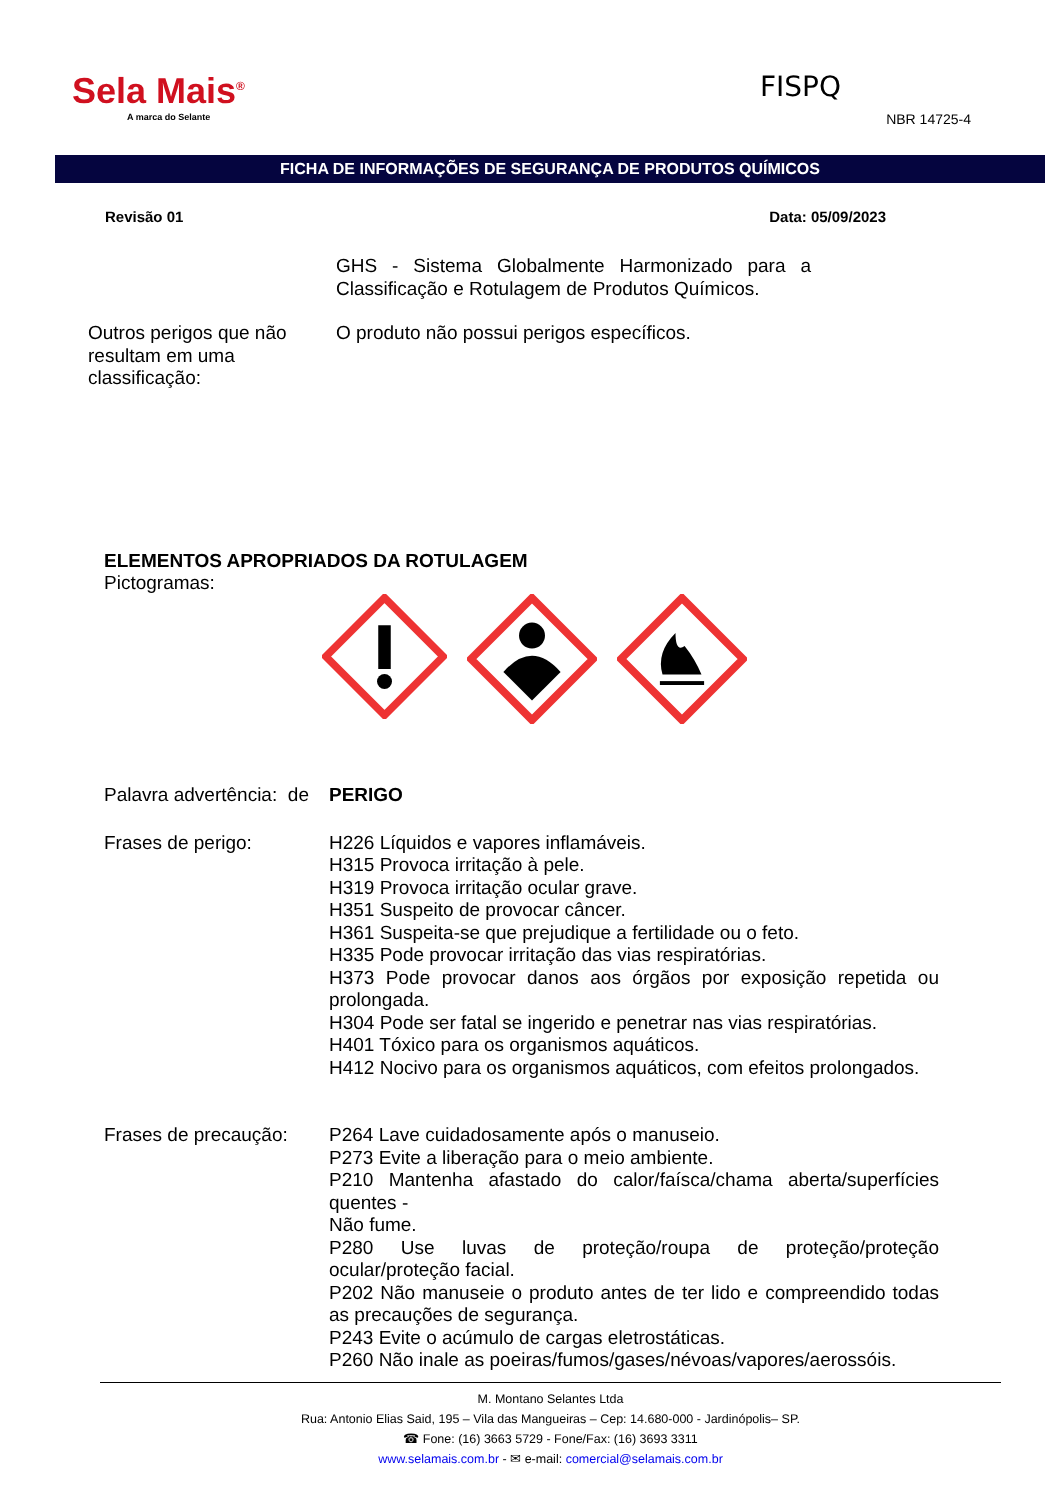Sela Mais<sup>®</sup>
A marca do Selante
FISPQ
NBR 14725-4
FICHA DE INFORMAÇÕES DE SEGURANÇA DE PRODUTOS QUÍMICOS
Revisão 01 Data: 05/09/2023
GHS - Sistema Globalmente Harmonizado para a Classificação e Rotulagem de Produtos Químicos.
Outros perigos que não resultam em uma classificação:
O produto não possui perigos específicos.
ELEMENTOS APROPRIADOS DA ROTULAGEM
Pictogramas:
Palavra advertência: de
PERIGO
Frases de perigo: H226 Líquidos e vapores inflamáveis.
H315 Provoca irritação à pele.
H319 Provoca irritação ocular grave.
H351 Suspeito de provocar câncer.
H361 Suspeita-se que prejudique a fertilidade ou o feto.
H335 Pode provocar irritação das vias respiratórias.
H373 Pode provocar danos aos órgãos por exposição repetida ou prolongada.
H304 Pode ser fatal se ingerido e penetrar nas vias respiratórias.
H401 Tóxico para os organismos aquáticos.
H412 Nocivo para os organismos aquáticos, com efeitos prolongados.
Frases de precaução:
P264 Lave cuidadosamente após o manuseio.
P273 Evite a liberação para o meio ambiente.
P210 Mantenha afastado do calor/faísca/chama aberta/superfícies quentes -
Não fume.
P280 Use luvas de proteção/roupa de proteção/proteção ocular/proteção facial.
P202 Não manuseie o produto antes de ter lido e compreendido todas as precauções de segurança.
P243 Evite o acúmulo de cargas eletrostáticas.
P260 Não inale as poeiras/fumos/gases/névoas/vapores/aerossóis.
M. Montano Selantes Ltda
Rua: Antonio Elias Said, 195 – Vila das Mangueiras – Cep: 14.680-000 - Jardinópolis– SP.
☎ Fone: (16) 3663 5729 - Fone/Fax: (16) 3693 3311
www.selamais.com.br - ✉ e-mail: comercial@selamais.com.br